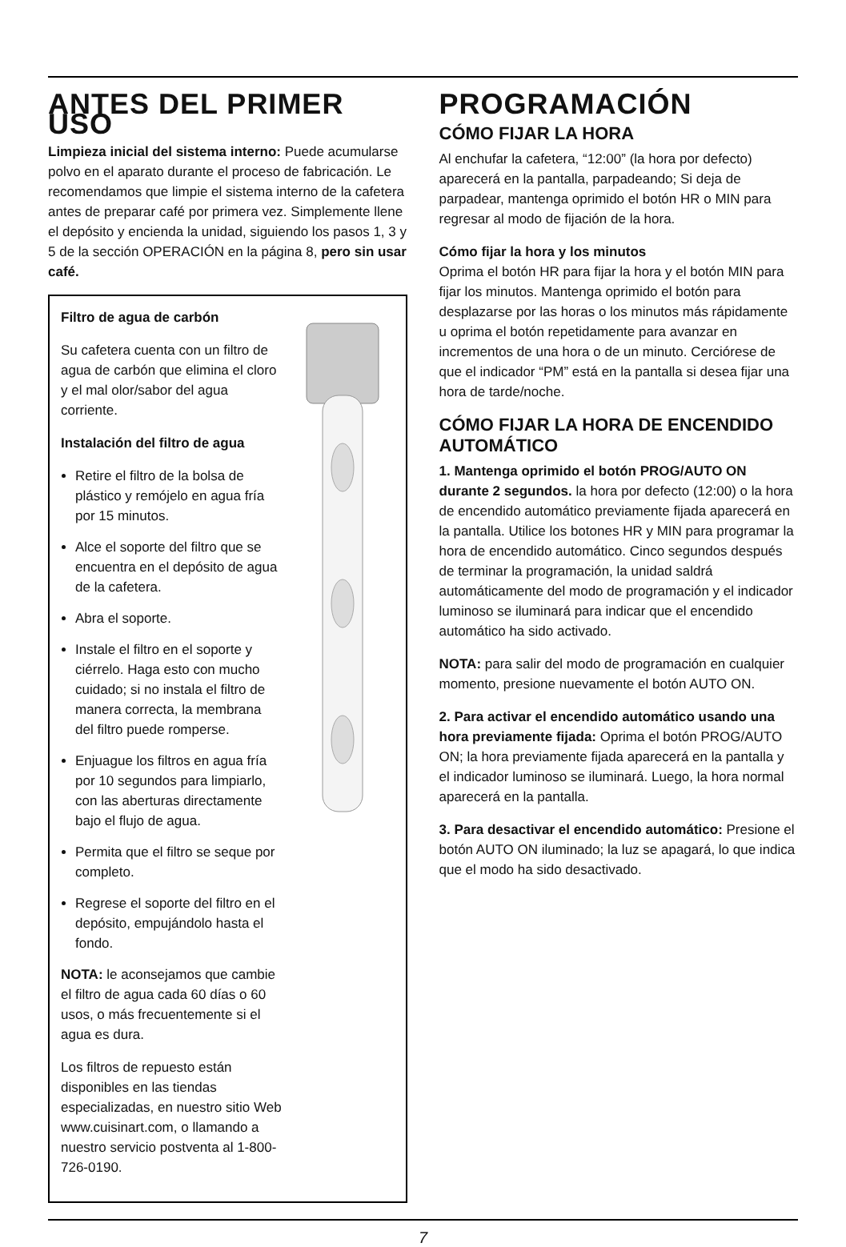ANTES DEL PRIMER USO
Limpieza inicial del sistema interno: Puede acumularse polvo en el aparato durante el proceso de fabricación. Le recomendamos que limpie el sistema interno de la cafetera antes de preparar café por primera vez. Simplemente llene el depósito y encienda la unidad, siguiendo los pasos 1, 3 y 5 de la sección OPERACIÓN en la página 8, pero sin usar café.
Filtro de agua de carbón
Su cafetera cuenta con un filtro de agua de carbón que elimina el cloro y el mal olor/sabor del agua corriente.
Instalación del filtro de agua
Retire el filtro de la bolsa de plástico y remójelo en agua fría por 15 minutos.
Alce el soporte del filtro que se encuentra en el depósito de agua de la cafetera.
Abra el soporte.
Instale el filtro en el soporte y ciérrelo. Haga esto con mucho cuidado; si no instala el filtro de manera correcta, la membrana del filtro puede romperse.
Enjuague los filtros en agua fría por 10 segundos para limpiarlo, con las aberturas directamente bajo el flujo de agua.
Permita que el filtro se seque por completo.
Regrese el soporte del filtro en el depósito, empujándolo hasta el fondo.
NOTA: le aconsejamos que cambie el filtro de agua cada 60 días o 60 usos, o más frecuentemente si el agua es dura.
Los filtros de repuesto están disponibles en las tiendas especializadas, en nuestro sitio Web www.cuisinart.com, o llamando a nuestro servicio postventa al 1-800-726-0190.
PROGRAMACIÓN
CÓMO FIJAR LA HORA
Al enchufar la cafetera, “12:00” (la hora por defecto) aparecerá en la pantalla, parpadeando; Si deja de parpadear, mantenga oprimido el botón HR o MIN para regresar al modo de fijación de la hora.
Cómo fijar la hora y los minutos
Oprima el botón HR para fijar la hora y el botón MIN para fijar los minutos. Mantenga oprimido el botón para desplazarse por las horas o los minutos más rápidamente u oprima el botón repetidamente para avanzar en incrementos de una hora o de un minuto. Cerciórese de que el indicador “PM” está en la pantalla si desea fijar una hora de tarde/noche.
CÓMO FIJAR LA HORA DE ENCENDIDO AUTOMÁTICO
1. Mantenga oprimido el botón PROG/AUTO ON durante 2 segundos. la hora por defecto (12:00) o la hora de encendido automático previamente fijada aparecerá en la pantalla. Utilice los botones HR y MIN para programar la hora de encendido automático. Cinco segundos después de terminar la programación, la unidad saldrá automáticamente del modo de programación y el indicador luminoso se iluminará para indicar que el encendido automático ha sido activado.
NOTA: para salir del modo de programación en cualquier momento, presione nuevamente el botón AUTO ON.
2. Para activar el encendido automático usando una hora previamente fijada: Oprima el botón PROG/AUTO ON; la hora previamente fijada aparecerá en la pantalla y el indicador luminoso se iluminará. Luego, la hora normal aparecerá en la pantalla.
3. Para desactivar el encendido automático: Presione el botón AUTO ON iluminado; la luz se apagará, lo que indica que el modo ha sido desactivado.
7